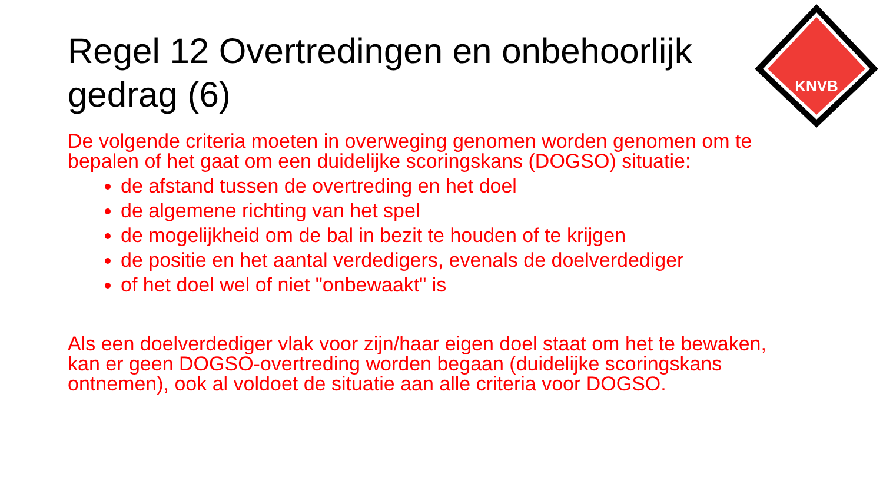Regel 12 Overtredingen en onbehoorlijk gedrag (6)
KNVB
De volgende criteria moeten in overweging genomen worden genomen om te bepalen of het gaat om een duidelijke scoringskans (DOGSO) situatie:
de afstand tussen de overtreding en het doel
de algemene richting van het spel
de mogelijkheid om de bal in bezit te houden of te krijgen
de positie en het aantal verdedigers, evenals de doelverdediger
of het doel wel of niet "onbewaakt" is
Als een doelverdediger vlak voor zijn/haar eigen doel staat om het te bewaken, kan er geen DOGSO-overtreding worden begaan (duidelijke scoringskans ontnemen), ook al voldoet de situatie aan alle criteria voor DOGSO.